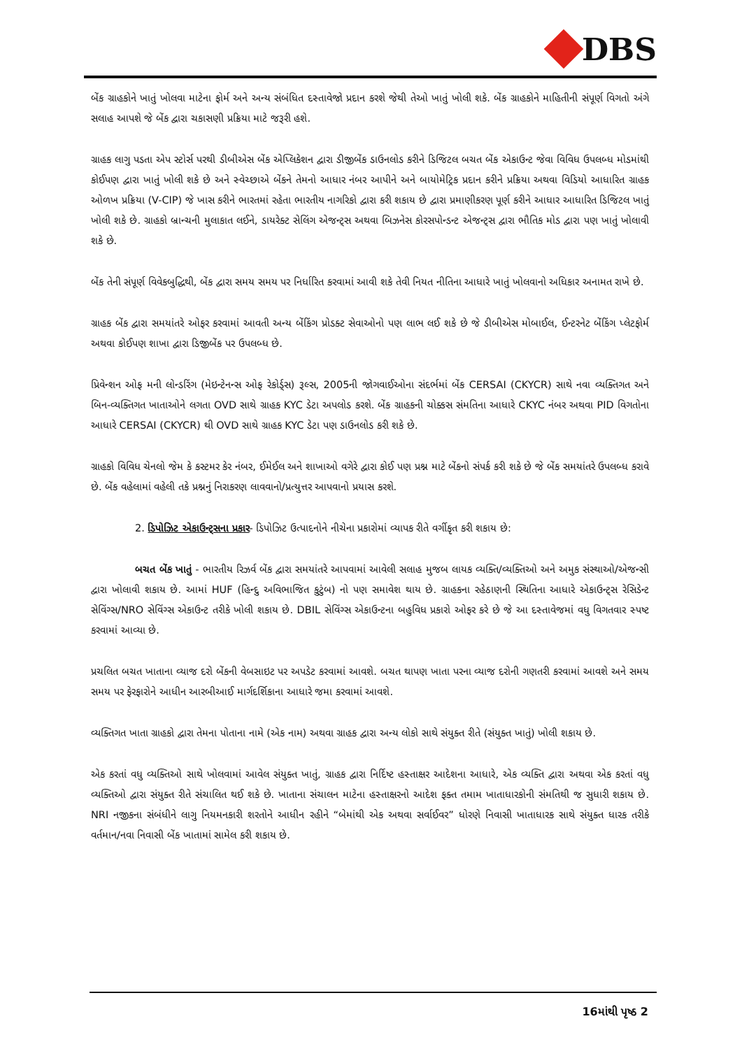DBS
બેંક ગ્રાહકોને ખાતું ખોલવા માટેના ફોર્મ અને અન્ય સંબંધિત દસ્તાવેજો પ્રદાન કરશે જેથી તેઓ ખાતું ખોલી શકે. બેંક ગ્રાહકોને માહિતીની સંપૂર્ણ વિગતો અંગે સલાહ આપશે જે બેંક દ્વારા ચકાસણી પ્રક્રિયા માટે જરૂરી હશે.
ગ્રાહક લાગુ પડતા એપ સ્ટોર્સ પરથી ડીબીએસ બેંક એપ્લિકેશન દ્વારા ડીજીબેંક ડાઉનલોડ કરીને ડિજિટલ બચત બેંક એકાઉન્ટ જેવા વિવિધ ઉપલબ્ધ મોડમાંથી કોઈપણ દ્વારા ખાતું ખોલી શકે છે અને સ્વેચ્છાએ બેંકને તેમનો આધાર નંબર આપીને અને બાયોમેટ્રિક પ્રદાન કરીને પ્રક્રિયા અથવા વિડિયો આધારિત ગ્રાહક ઓળખ પ્રક્રિયા (V-CIP) જે ખાસ કરીને ભારતમાં રહેતા ભારતીય નાગરિકો દ્વારા કરી શકાય છે દ્વારા પ્રમાણીકરણ પૂર્ણ કરીને આધાર આધારિત ડિજિટલ ખાતું ખોલી શકે છે. ગ્રાહકો બ્રાન્ચની મુલાકાત લઈને, ડાયરેક્ટ સેલિંગ એજન્ટ્સ અથવા બિઝનેસ કોરસપોન્ડન્ટ એજન્ટ્સ દ્વારા ભૌતિક મોડ દ્વારા પણ ખાતું ખોલાવી શકે છે.
બેંક તેની સંપૂર્ણ વિવેકબુદ્ધિથી, બેંક દ્વારા સમય સમય પર નિર્ધારિત કરવામાં આવી શકે તેવી નિયત નીતિના આધારે ખાતું ખોલવાનો અધિકાર અનામત રાખે છે.
ગ્રાહક બેંક દ્વારા સમયાંતરે ઓફર કરવામાં આવતી અન્ય બેંકિંગ પ્રોડક્ટ સેવાઓનો પણ લાભ લઈ શકે છે જે ડીબીએસ મોબાઈલ, ઈન્ટરનેટ બેંકિંગ પ્લેટફોર્મ અથવા કોઈપણ શાખા દ્વારા ડિજીબેંક પર ઉપલબ્ધ છે.
પ્રિવેન્શન ઓફ મની લોન્ડરિંગ (મેઇન્ટેનન્સ ઓફ રેકોર્ડ્સ) રૂલ્સ, 2005ની જોગવાઈઓના સંદર્ભમાં બેંક CERSAI (CKYCR) સાથે નવા વ્યક્તિગત અને બિન-વ્યક્તિગત ખાતાઓને લગતા OVD સાથે ગ્રાહક KYC ડેટા અપલોડ કરશે. બેંક ગ્રાહકની ચોક્કસ સંમતિના આધારે CKYC નંબર અથવા PID વિગતોના આધારે CERSAI (CKYCR) થી OVD સાથે ગ્રાહક KYC ડેટા પણ ડાઉનલોડ કરી શકે છે.
ગ્રાહકો વિવિધ ચેનલો જેમ કે કસ્ટમર કેર નંબર, ઈમેઈલ અને શાખાઓ વગેરે દ્વારા કોઈ પણ પ્રશ્ન માટે બેંકનો સંપર્ક કરી શકે છે જે બેંક સમયાંતરે ઉપલબ્ધ કરાવે છે. બેંક વહેલામાં વહેલી તકે પ્રશ્નનું નિરાકરણ લાવવાનો/પ્રત્યુત્તર આપવાનો પ્રયાસ કરશે.
2. ડિપોઝિટ એકાઉન્ટ્સના પ્રકાર- ડિપોઝિટ ઉત્પાદનોને નીચેના પ્રકારોમાં વ્યાપક રીતે વર્ગીકૃત કરી શકાય છે:
બચત બેંક ખાતું - ભારતીય રિઝર્વ બેંક દ્વારા સમયાંતરે આપવામાં આવેલી સલાહ મુજબ લાયક વ્યક્તિ/વ્યક્તિઓ અને અમુક સંસ્થાઓ/એજન્સી દ્વારા ખોલાવી શકાય છે. આમાં HUF (હિન્દુ અવિભાજિત કુટુંબ) નો પણ સમાવેશ થાય છે. ગ્રાહકના રહેઠાણની સ્થિતિના આધારે એકાઉન્ટ્સ રેસિડેન્ટ સેવિંગ્સ/NRO સેવિંગ્સ એકાઉન્ટ તરીકે ખોલી શકાય છે. DBIL સેવિંગ્સ એકાઉન્ટના બહુવિધ પ્રકારો ઓફર કરે છે જે આ દસ્તાવેજમાં વધુ વિગતવાર સ્પષ્ટ કરવામાં આવ્યા છે.
પ્રચલિત બચત ખાતાના વ્યાજ દરો બેંકની વેબસાઇટ પર અપડેટ કરવામાં આવશે. બચત થાપણ ખાતા પરના વ્યાજ દરોની ગણતરી કરવામાં આવશે અને સમય સમય પર ફેરફારોને આધીન આરબીઆઈ માર્ગદર્શિકાના આધારે જમા કરવામાં આવશે.
વ્યક્તિગત ખાતા ગ્રાહકો દ્વારા તેમના પોતાના નામે (એક નામ) અથવા ગ્રાહક દ્વારા અન્ય લોકો સાથે સંયુક્ત રીતે (સંયુક્ત ખાતું) ખોલી શકાય છે.
એક કરતાં વધુ વ્યક્તિઓ સાથે ખોલવામાં આવેલ સંયુક્ત ખાતું, ગ્રાહક દ્વારા નિર્દિષ્ટ હસ્તાક્ષર આદેશના આધારે, એક વ્યક્તિ દ્વારા અથવા એક કરતાં વધુ વ્યક્તિઓ દ્વારા સંયુક્ત રીતે સંચાલિત થઈ શકે છે. ખાતાના સંચાલન માટેના હસ્તાક્ષરનો આદેશ ફક્ત તમામ ખાતાધારકોની સંમતિથી જ સુધારી શકાય છે. NRI નજીકના સંબંધીને લાગુ નિયમનકારી શરતોને આધીન રહીને “બેમાંથી એક અથવા સર્વાઈવર” ધોરણે નિવાસી ખાતાધારક સાથે સંયુક્ત ધારક તરીકે વર્તમાન/નવા નિવાસી બેંક ખાતામાં સામેલ કરી શકાય છે.
16માંથી પૃષ્ઠ 2